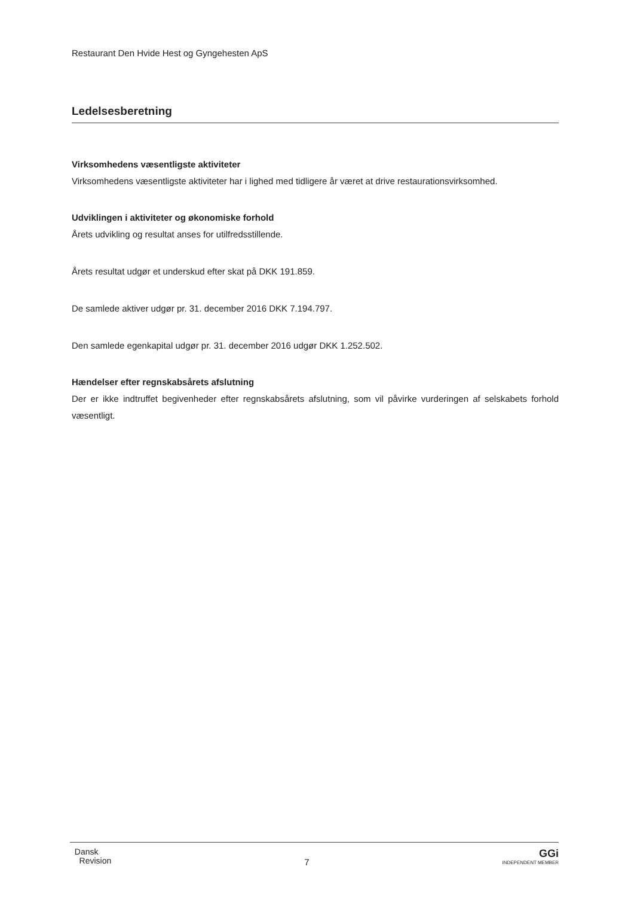Restaurant Den Hvide Hest og Gyngehesten ApS
Ledelsesberetning
Virksomhedens væsentligste aktiviteter
Virksomhedens væsentligste aktiviteter har i lighed med tidligere år været at drive restaurationsvirksomhed.
Udviklingen i aktiviteter og økonomiske forhold
Årets udvikling og resultat anses for utilfredsstillende.
Årets resultat udgør et underskud efter skat på DKK 191.859.
De samlede aktiver udgør pr. 31. december 2016 DKK 7.194.797.
Den samlede egenkapital udgør pr. 31. december 2016 udgør DKK 1.252.502.
Hændelser efter regnskabsårets afslutning
Der er ikke indtruffet begivenheder efter regnskabsårets afslutning, som vil påvirke vurderingen af selskabets forhold væsentligt.
Dansk
Revision
7
GGi
INDEPENDENT MEMBER